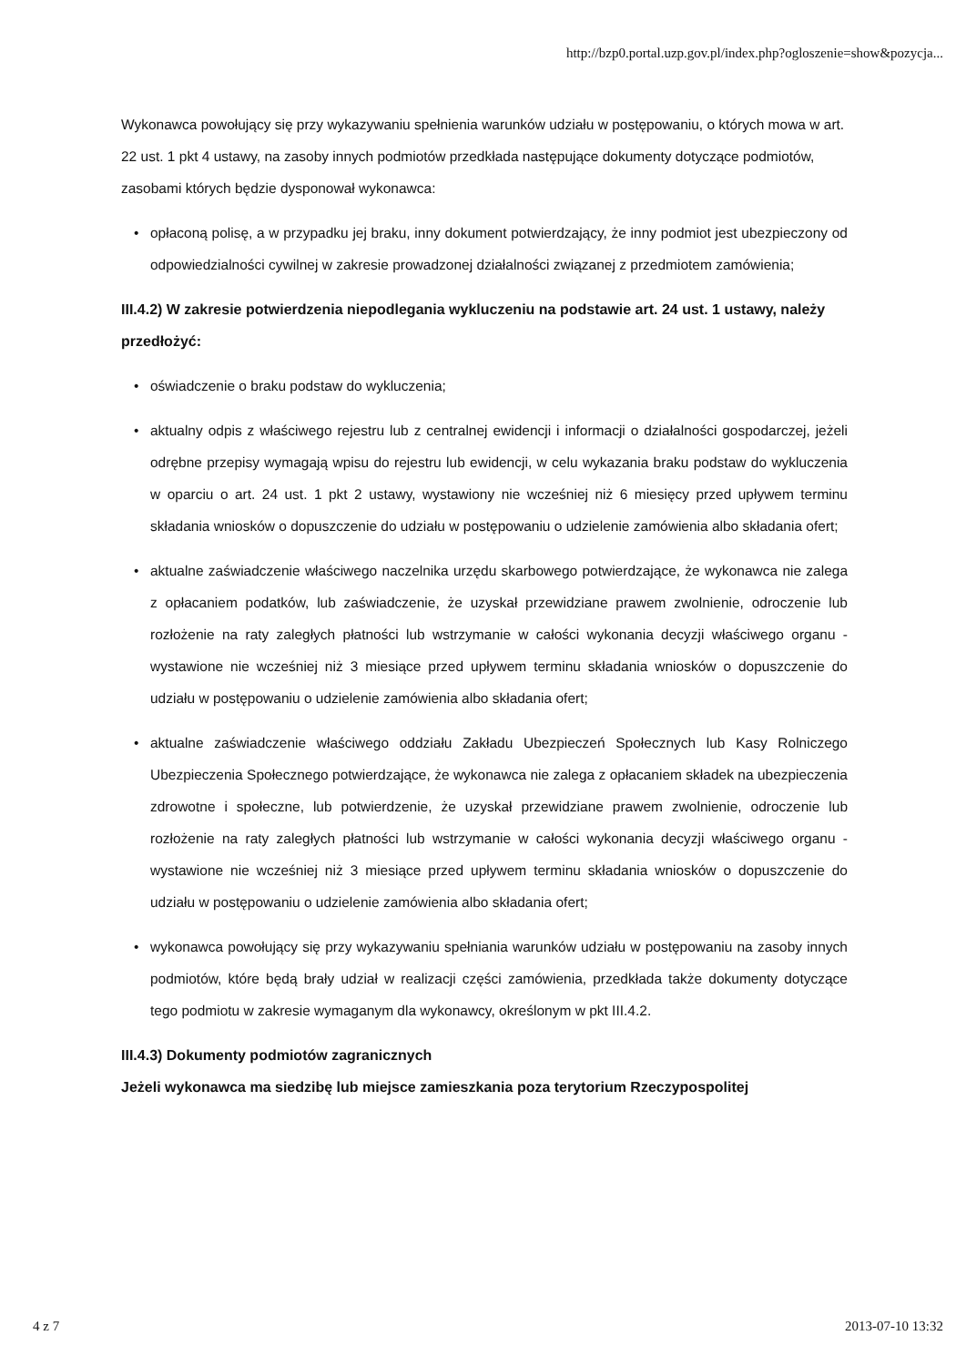http://bzp0.portal.uzp.gov.pl/index.php?ogloszenie=show&pozycja...
Wykonawca powołujący się przy wykazywaniu spełnienia warunków udziału w postępowaniu, o których mowa w art. 22 ust. 1 pkt 4 ustawy, na zasoby innych podmiotów przedkłada następujące dokumenty dotyczące podmiotów, zasobami których będzie dysponował wykonawca:
• opłaconą polisę, a w przypadku jej braku, inny dokument potwierdzający, że inny podmiot jest ubezpieczony od odpowiedzialności cywilnej w zakresie prowadzonej działalności związanej z przedmiotem zamówienia;
III.4.2) W zakresie potwierdzenia niepodlegania wykluczeniu na podstawie art. 24 ust. 1 ustawy, należy przedłożyć:
• oświadczenie o braku podstaw do wykluczenia;
• aktualny odpis z właściwego rejestru lub z centralnej ewidencji i informacji o działalności gospodarczej, jeżeli odrębne przepisy wymagają wpisu do rejestru lub ewidencji, w celu wykazania braku podstaw do wykluczenia w oparciu o art. 24 ust. 1 pkt 2 ustawy, wystawiony nie wcześniej niż 6 miesięcy przed upływem terminu składania wniosków o dopuszczenie do udziału w postępowaniu o udzielenie zamówienia albo składania ofert;
• aktualne zaświadczenie właściwego naczelnika urzędu skarbowego potwierdzające, że wykonawca nie zalega z opłacaniem podatków, lub zaświadczenie, że uzyskał przewidziane prawem zwolnienie, odroczenie lub rozłożenie na raty zaległych płatności lub wstrzymanie w całości wykonania decyzji właściwego organu - wystawione nie wcześniej niż 3 miesiące przed upływem terminu składania wniosków o dopuszczenie do udziału w postępowaniu o udzielenie zamówienia albo składania ofert;
• aktualne zaświadczenie właściwego oddziału Zakładu Ubezpieczeń Społecznych lub Kasy Rolniczego Ubezpieczenia Społecznego potwierdzające, że wykonawca nie zalega z opłacaniem składek na ubezpieczenia zdrowotne i społeczne, lub potwierdzenie, że uzyskał przewidziane prawem zwolnienie, odroczenie lub rozłożenie na raty zaległych płatności lub wstrzymanie w całości wykonania decyzji właściwego organu - wystawione nie wcześniej niż 3 miesiące przed upływem terminu składania wniosków o dopuszczenie do udziału w postępowaniu o udzielenie zamówienia albo składania ofert;
• wykonawca powołujący się przy wykazywaniu spełniania warunków udziału w postępowaniu na zasoby innych podmiotów, które będą brały udział w realizacji części zamówienia, przedkłada także dokumenty dotyczące tego podmiotu w zakresie wymaganym dla wykonawcy, określonym w pkt III.4.2.
III.4.3) Dokumenty podmiotów zagranicznych
Jeżeli wykonawca ma siedzibę lub miejsce zamieszkania poza terytorium Rzeczypospolitej
4 z 7 2013-07-10 13:32